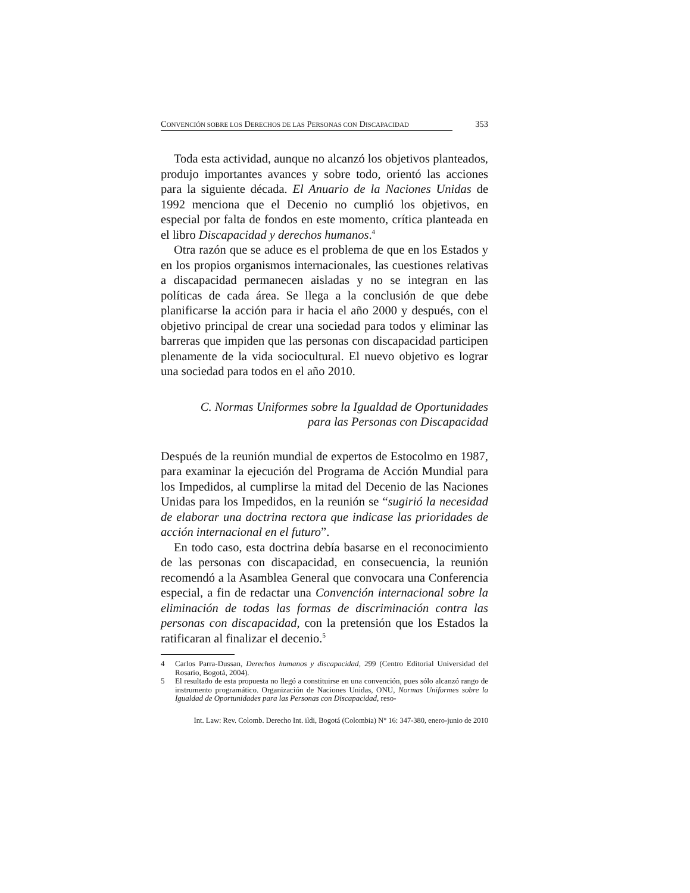CONVENCIÓN SOBRE LOS DERECHOS DE LAS PERSONAS CON DISCAPACIDAD 353
Toda esta actividad, aunque no alcanzó los objetivos planteados, produjo importantes avances y sobre todo, orientó las acciones para la siguiente década. El Anuario de la Naciones Unidas de 1992 menciona que el Decenio no cumplió los objetivos, en especial por falta de fondos en este momento, crítica planteada en el libro Discapacidad y derechos humanos.<sup>4</sup>
Otra razón que se aduce es el problema de que en los Estados y en los propios organismos internacionales, las cuestiones relativas a discapacidad permanecen aisladas y no se integran en las políticas de cada área. Se llega a la conclusión de que debe planificarse la acción para ir hacia el año 2000 y después, con el objetivo principal de crear una sociedad para todos y eliminar las barreras que impiden que las personas con discapacidad participen plenamente de la vida sociocultural. El nuevo objetivo es lograr una sociedad para todos en el año 2010.
C. Normas Uniformes sobre la Igualdad de Oportunidades
para las Personas con Discapacidad
Después de la reunión mundial de expertos de Estocolmo en 1987, para examinar la ejecución del Programa de Acción Mundial para los Impedidos, al cumplirse la mitad del Decenio de las Naciones Unidas para los Impedidos, en la reunión se “sugirió la necesidad de elaborar una doctrina rectora que indicase las prioridades de acción internacional en el futuro”.
En todo caso, esta doctrina debía basarse en el reconocimiento de las personas con discapacidad, en consecuencia, la reunión recomendó a la Asamblea General que convocara una Conferencia especial, a fin de redactar una Convención internacional sobre la eliminación de todas las formas de discriminación contra las personas con discapacidad, con la pretensión que los Estados la ratificaran al finalizar el decenio.<sup>5</sup>
4 Carlos Parra-Dussan, Derechos humanos y discapacidad, 299 (Centro Editorial Universidad del Rosario, Bogotá, 2004).
5 El resultado de esta propuesta no llegó a constituirse en una convención, pues sólo alcanzó rango de instrumento programático. Organización de Naciones Unidas, ONU, Normas Uniformes sobre la Igualdad de Oportunidades para las Personas con Discapacidad, reso-
Int. Law: Rev. Colomb. Derecho Int. ildi, Bogotá (Colombia) N° 16: 347-380, enero-junio de 2010